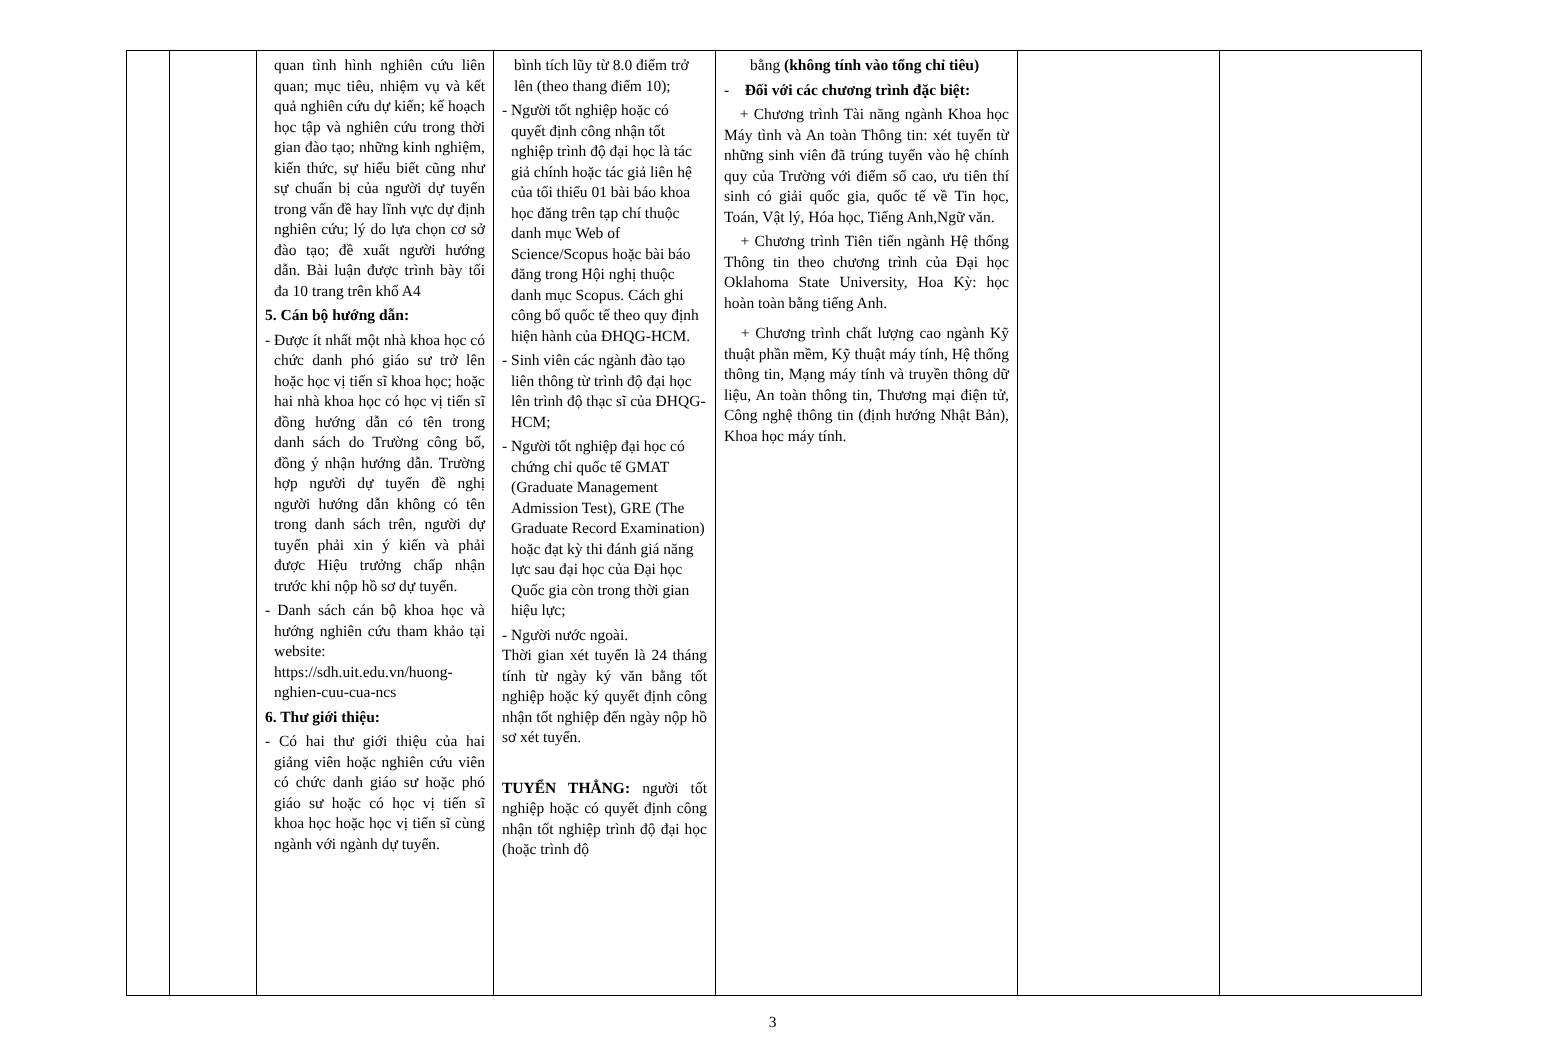| | | quan tình hình nghiên cứu liên quan; mục tiêu, nhiệm vụ và kết quả nghiên cứu dự kiến; kế hoạch học tập và nghiên cứu trong thời gian đào tạo; những kinh nghiệm, kiến thức, sự hiểu biết cũng như sự chuẩn bị của người dự tuyển trong vấn đề hay lĩnh vực dự định nghiên cứu; lý do lựa chọn cơ sở đào tạo; đề xuất người hướng dẫn. Bài luận được trình bày tối đa 10 trang trên khổ A4 5. Cán bộ hướng dẫn: - Được ít nhất một nhà khoa học có chức danh phó giáo sư trở lên hoặc học vị tiến sĩ khoa học; hoặc hai nhà khoa học có học vị tiến sĩ đồng hướng dẫn có tên trong danh sách do Trường công bố, đồng ý nhận hướng dẫn. Trường hợp người dự tuyển đề nghị người hướng dẫn không có tên trong danh sách trên, người dự tuyển phải xin ý kiến và phải được Hiệu trưởng chấp nhận trước khi nộp hồ sơ dự tuyển. - Danh sách cán bộ khoa học và hướng nghiên cứu tham khảo tại website: https://sdh.uit.edu.vn/huong-nghien-cuu-cua-ncs 6. Thư giới thiệu: - Có hai thư giới thiệu của hai giảng viên hoặc nghiên cứu viên có chức danh giáo sư hoặc phó giáo sư hoặc có học vị tiến sĩ khoa học hoặc học vị tiến sĩ cùng ngành với ngành dự tuyển. | bình tích lũy từ 8.0 điểm trở lên (theo thang điểm 10); - Người tốt nghiệp hoặc có quyết định công nhận tốt nghiệp trình độ đại học là tác giả chính hoặc tác giả liên hệ của tối thiểu 01 bài báo khoa học đăng trên tạp chí thuộc danh mục Web of Science/Scopus hoặc bài báo đăng trong Hội nghị thuộc danh mục Scopus. Cách ghi công bố quốc tế theo quy định hiện hành của ĐHQG-HCM. - Sinh viên các ngành đào tạo liên thông từ trình độ đại học lên trình độ thạc sĩ của ĐHQG-HCM; - Người tốt nghiệp đại học có chứng chỉ quốc tế GMAT (Graduate Management Admission Test), GRE (The Graduate Record Examination) hoặc đạt kỳ thi đánh giá năng lực sau đại học của Đại học Quốc gia còn trong thời gian hiệu lực; - Người nước ngoài. Thời gian xét tuyển là 24 tháng tính từ ngày ký văn bằng tốt nghiệp hoặc ký quyết định công nhận tốt nghiệp đến ngày nộp hồ sơ xét tuyển. TUYỂN THẲNG: người tốt nghiệp hoặc có quyết định công nhận tốt nghiệp trình độ đại học (hoặc trình độ | bằng (không tính vào tổng chỉ tiêu) - Đối với các chương trình đặc biệt: + Chương trình Tài năng ngành Khoa học Máy tình và An toàn Thông tin: xét tuyển từ những sinh viên đã trúng tuyển vào hệ chính quy của Trường với điểm số cao, ưu tiên thí sinh có giải quốc gia, quốc tế về Tin học, Toán, Vật lý, Hóa học, Tiếng Anh,Ngữ văn. + Chương trình Tiên tiến ngành Hệ thống Thông tin theo chương trình của Đại học Oklahoma State University, Hoa Kỳ: học hoàn toàn bằng tiếng Anh. + Chương trình chất lượng cao ngành Kỹ thuật phần mềm, Kỹ thuật máy tính, Hệ thống thông tin, Mạng máy tính và truyền thông dữ liệu, An toàn thông tin, Thương mại điện tử, Công nghệ thông tin (định hướng Nhật Bản), Khoa học máy tính. | | |
3